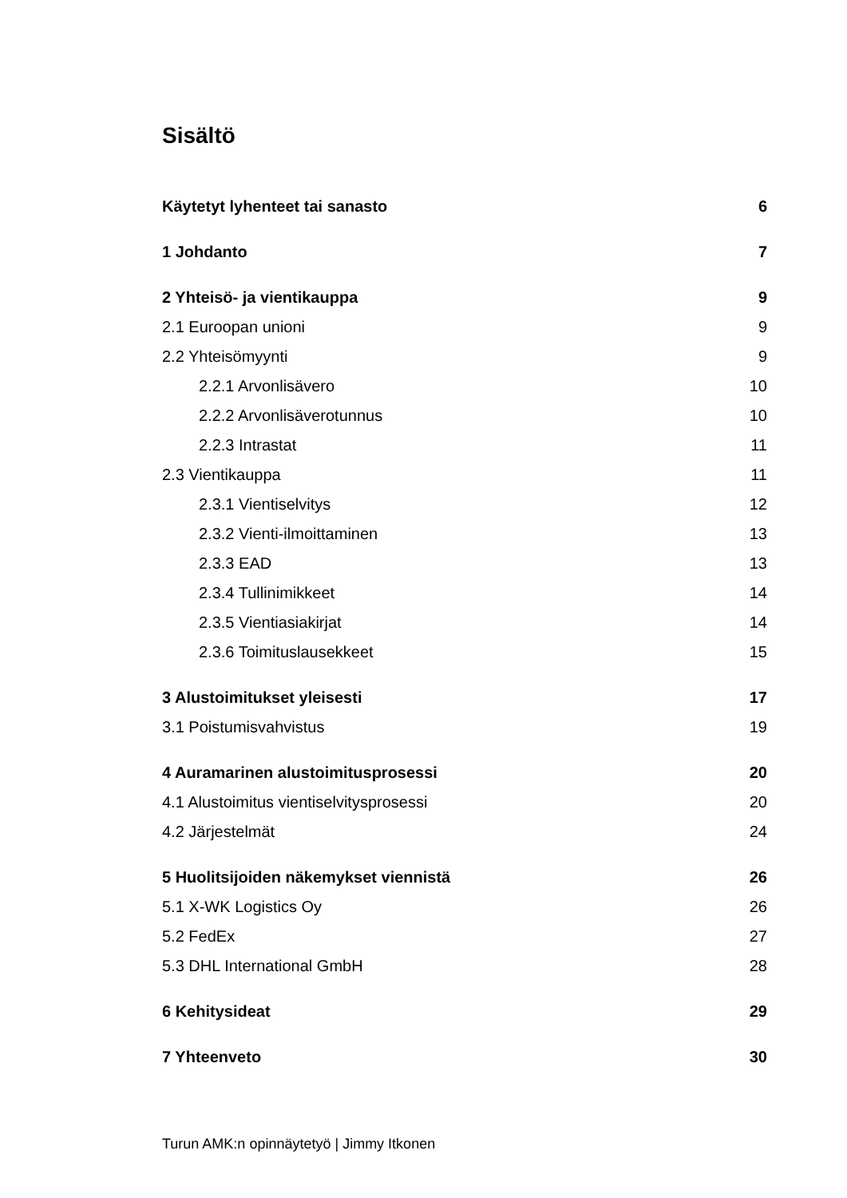Sisältö
Käytetyt lyhenteet tai sanasto 6
1 Johdanto 7
2 Yhteisö- ja vientikauppa 9
2.1 Euroopan unioni 9
2.2 Yhteisömyynti 9
2.2.1 Arvonlisävero 10
2.2.2 Arvonlisäverotunnus 10
2.2.3 Intrastat 11
2.3 Vientikauppa 11
2.3.1 Vientiselvitys 12
2.3.2 Vienti-ilmoittaminen 13
2.3.3 EAD 13
2.3.4 Tullinimikkeet 14
2.3.5 Vientiasiakirjat 14
2.3.6 Toimituslausekkeet 15
3 Alustoimitukset yleisesti 17
3.1 Poistumisvahvistus 19
4 Auramarinen alustoimitusprosessi 20
4.1 Alustoimitus vientiselvitysprosessi 20
4.2 Järjestelmät 24
5 Huolitsijoiden näkemykset viennistä 26
5.1 X-WK Logistics Oy 26
5.2 FedEx 27
5.3 DHL International GmbH 28
6 Kehitysideat 29
7 Yhteenveto 30
Turun AMK:n opinnäytetyö | Jimmy Itkonen